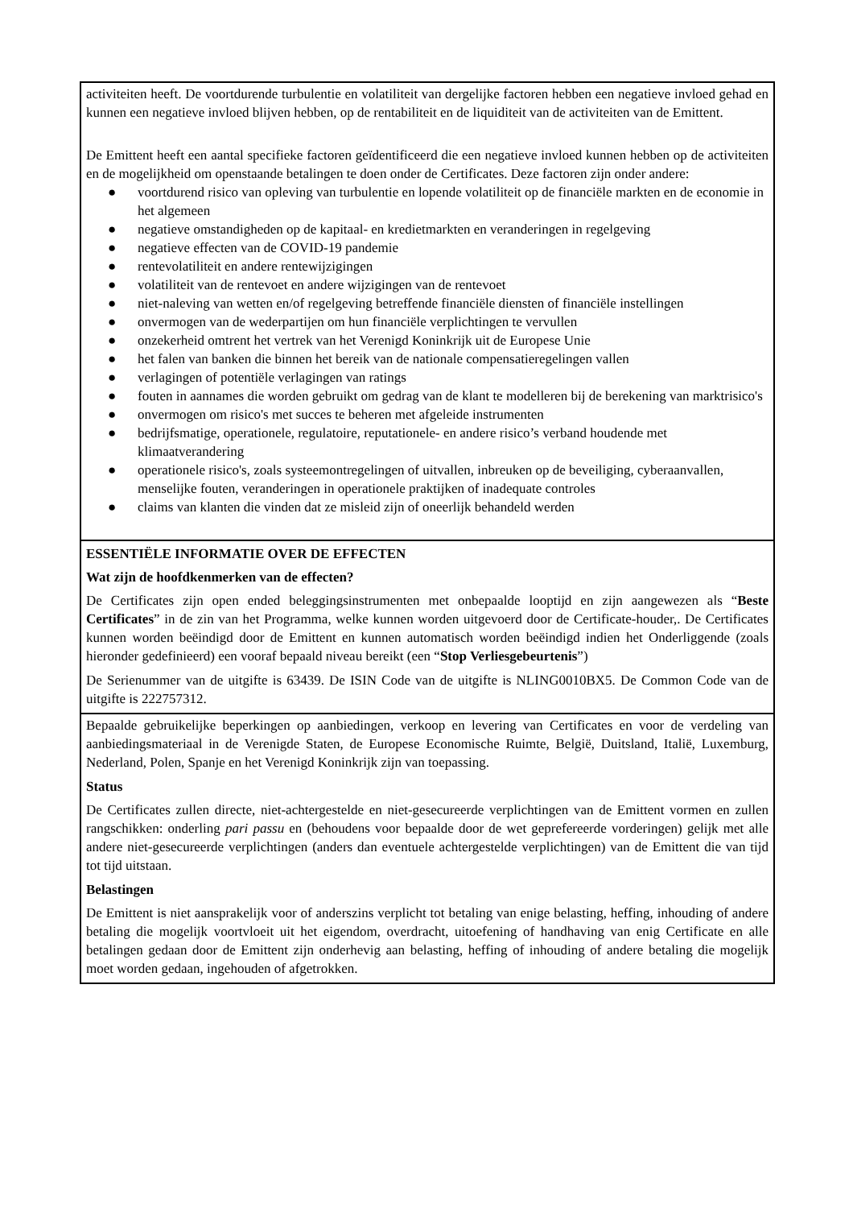activiteiten heeft. De voortdurende turbulentie en volatiliteit van dergelijke factoren hebben een negatieve invloed gehad en kunnen een negatieve invloed blijven hebben, op de rentabiliteit en de liquiditeit van de activiteiten van de Emittent.
De Emittent heeft een aantal specifieke factoren geïdentificeerd die een negatieve invloed kunnen hebben op de activiteiten en de mogelijkheid om openstaande betalingen te doen onder de Certificates. Deze factoren zijn onder andere:
● voortdurend risico van opleving van turbulentie en lopende volatiliteit op de financiële markten en de economie in het algemeen
● negatieve omstandigheden op de kapitaal- en kredietmarkten en veranderingen in regelgeving
● negatieve effecten van de COVID-19 pandemie
● rentevolatiliteit en andere rentewijzigingen
● volatiliteit van de rentevoet en andere wijzigingen van de rentevoet
● niet-naleving van wetten en/of regelgeving betreffende financiële diensten of financiële instellingen
● onvermogen van de wederpartijen om hun financiële verplichtingen te vervullen
● onzekerheid omtrent het vertrek van het Verenigd Koninkrijk uit de Europese Unie
● het falen van banken die binnen het bereik van de nationale compensatieregelingen vallen
● verlagingen of potentiële verlagingen van ratings
● fouten in aannames die worden gebruikt om gedrag van de klant te modelleren bij de berekening van marktrisico's
● onvermogen om risico's met succes te beheren met afgeleide instrumenten
● bedrijfsmatige, operationele, regulatoire, reputationele- en andere risico’s verband houdende met klimaatverandering
● operationele risico's, zoals systeemontregelingen of uitvallen, inbreuken op de beveiliging, cyberaanvallen, menselijke fouten, veranderingen in operationele praktijken of inadequate controles
● claims van klanten die vinden dat ze misleid zijn of oneerlijk behandeld werden
ESSENTIËLE INFORMATIE OVER DE EFFECTEN
Wat zijn de hoofdkenmerken van de effecten?
De Certificates zijn open ended beleggingsinstrumenten met onbepaalde looptijd en zijn aangewezen als “Beste Certificates” in de zin van het Programma, welke kunnen worden uitgevoerd door de Certificate-houder,. De Certificates kunnen worden beëindigd door de Emittent en kunnen automatisch worden beëindigd indien het Onderliggende (zoals hieronder gedefinieerd) een vooraf bepaald niveau bereikt (een “Stop Verliesgebeurtenis”)
De Serienummer van de uitgifte is 63439. De ISIN Code van de uitgifte is NLING0010BX5. De Common Code van de uitgifte is 222757312.
Bepaalde gebruikelijke beperkingen op aanbiedingen, verkoop en levering van Certificates en voor de verdeling van aanbiedingsmateriaal in de Verenigde Staten, de Europese Economische Ruimte, België, Duitsland, Italië, Luxemburg, Nederland, Polen, Spanje en het Verenigd Koninkrijk zijn van toepassing.
Status
De Certificates zullen directe, niet-achtergestelde en niet-gesecureerde verplichtingen van de Emittent vormen en zullen rangschikken: onderling pari passu en (behoudens voor bepaalde door de wet geprefereerde vorderingen) gelijk met alle andere niet-gesecureerde verplichtingen (anders dan eventuele achtergestelde verplichtingen) van de Emittent die van tijd tot tijd uitstaan.
Belastingen
De Emittent is niet aansprakelijk voor of anderszins verplicht tot betaling van enige belasting, heffing, inhouding of andere betaling die mogelijk voortvloeit uit het eigendom, overdracht, uitoefening of handhaving van enig Certificate en alle betalingen gedaan door de Emittent zijn onderhevig aan belasting, heffing of inhouding of andere betaling die mogelijk moet worden gedaan, ingehouden of afgetrokken.